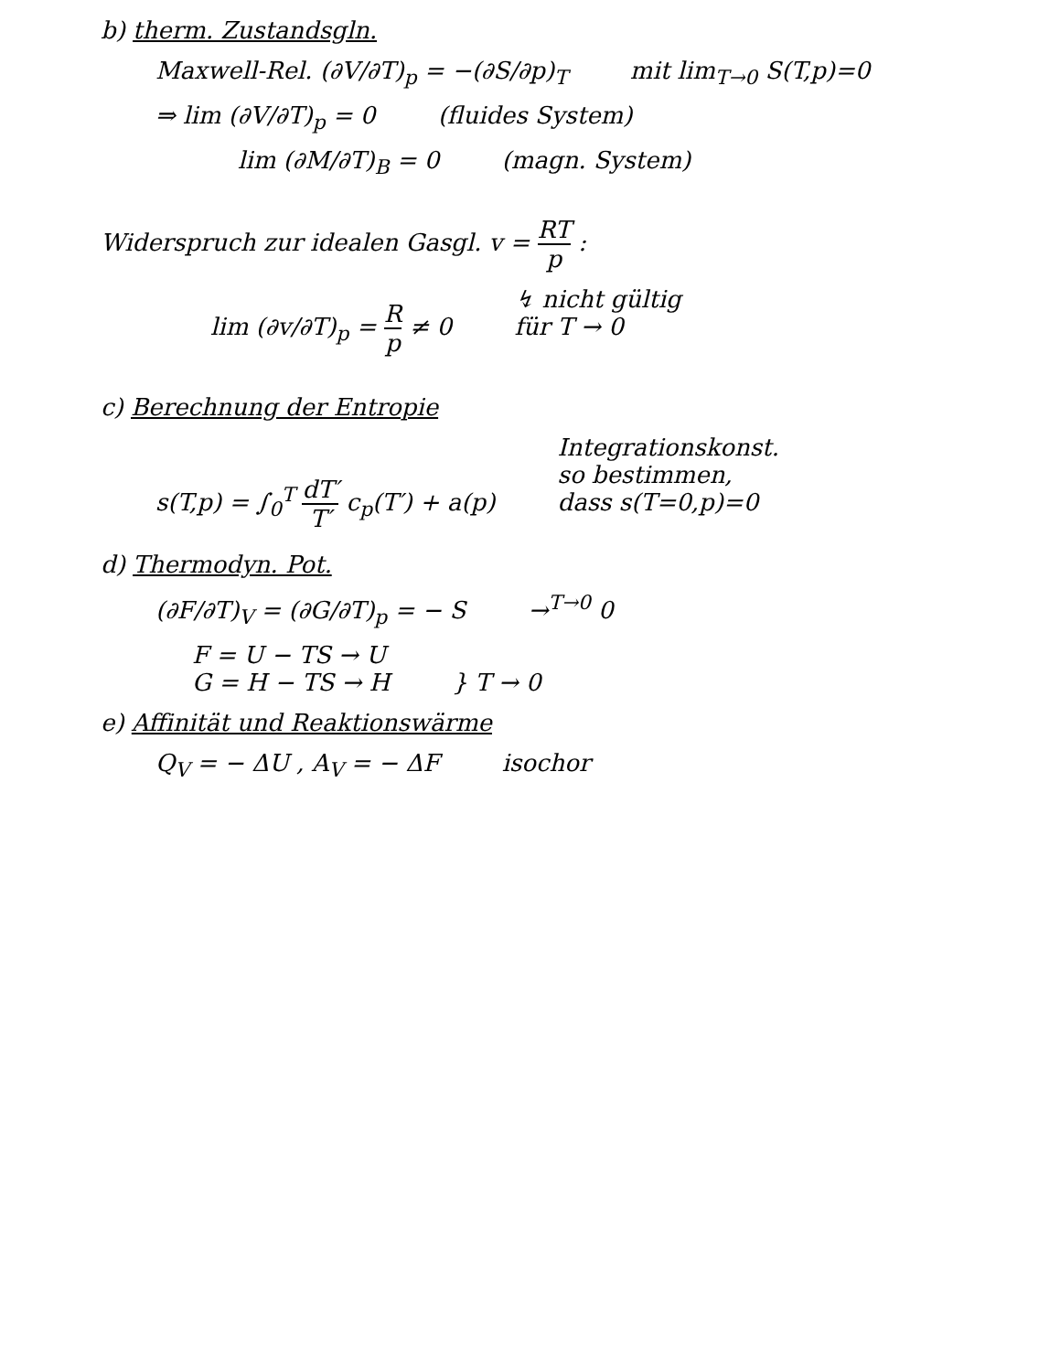b) therm. Zustandsgln.
Maxwell-Rel. (∂V/∂T)<sub>p</sub> = −(∂S/∂p)<sub>T</sub> mit lim<sub>T→0</sub> S(T,p)=0
⇒ lim (∂V/∂T)<sub>p</sub> = 0 (fluides System)
lim (∂M/∂T)<sub>B</sub> = 0 (magn. System)
Widerspruch zur idealen Gasgl. v = RT p :
lim (∂v/∂T)<sub>p</sub> = R p ≠ 0 ↯ nicht gültig
für T → 0
c) Berechnung der Entropie
s(T,p) = ∫<sub>0</sub><sup>T</sup> dT′ T′ c<sub>p</sub>(T′) + a(p) Integrationskonst.
so bestimmen,
dass s(T=0,p)=0
d) Thermodyn. Pot.
(∂F/∂T)<sub>V</sub> = (∂G/∂T)<sub>p</sub> = − S →<sup>T→0</sup> 0
F = U − TS → U
G = H − TS → H } T → 0
e) Affinität und Reaktionswärme
Q<sub>V</sub> = − ΔU , A<sub>V</sub> = − ΔF isochor